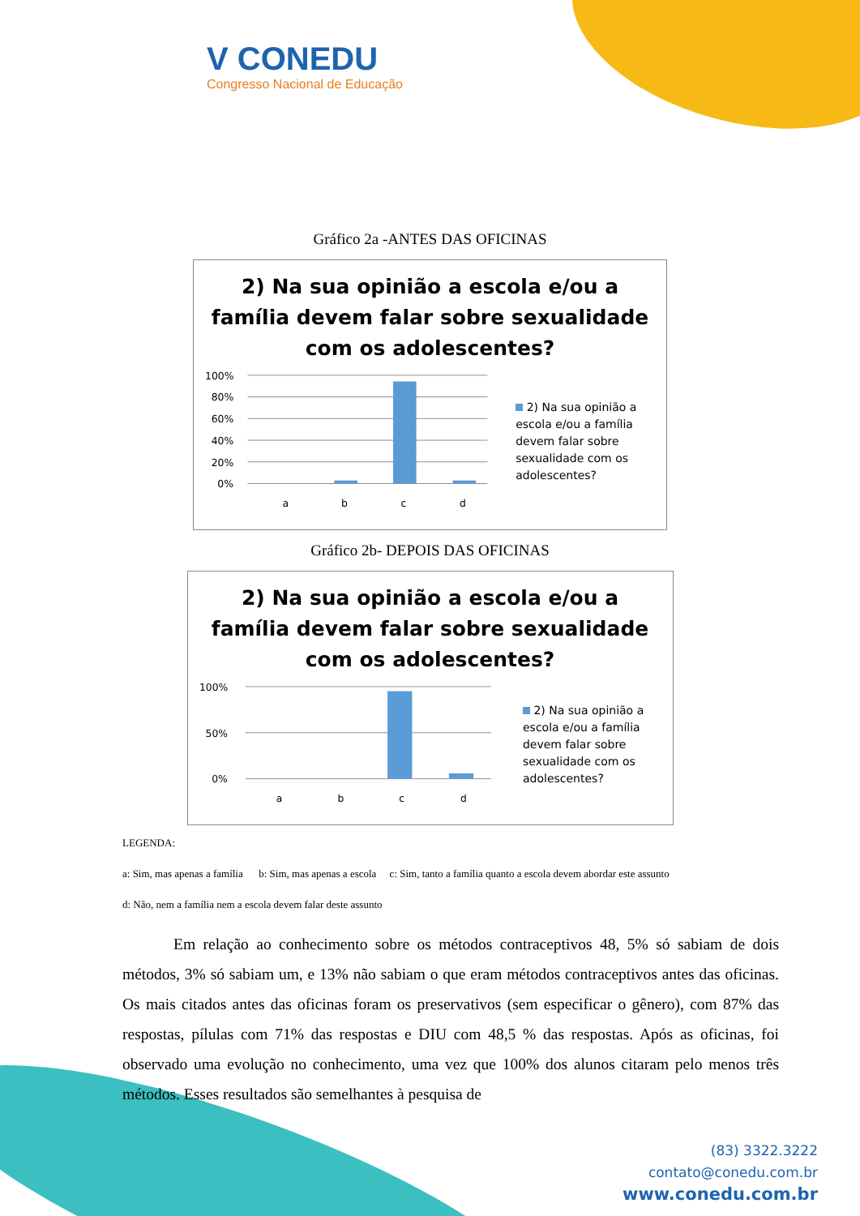V CONEDU
Congresso Nacional de Educação
Gráfico 2a -ANTES DAS OFICINAS
2) Na sua opinião a escola e/ou a família devem falar sobre sexualidade com os adolescentes?
100%
80%
60%
40%
20%
0%
a
b
c
d
2) Na sua opinião a escola e/ou a família devem falar sobre sexualidade com os adolescentes?
Gráfico 2b- DEPOIS DAS OFICINAS
2) Na sua opinião a escola e/ou a família devem falar sobre sexualidade com os adolescentes?
100%
50%
0%
a
b
c
d
2) Na sua opinião a escola e/ou a família devem falar sobre sexualidade com os adolescentes?
LEGENDA:
a: Sim, mas apenas a família b: Sim, mas apenas a escola c: Sim, tanto a família quanto a escola devem abordar este assunto
d: Não, nem a família nem a escola devem falar deste assunto
Em relação ao conhecimento sobre os métodos contraceptivos 48, 5% só sabiam de dois métodos, 3% só sabiam um, e 13% não sabiam o que eram métodos contraceptivos antes das oficinas. Os mais citados antes das oficinas foram os preservativos (sem especificar o gênero), com 87% das respostas, pílulas com 71% das respostas e DIU com 48,5 % das respostas. Após as oficinas, foi observado uma evolução no conhecimento, uma vez que 100% dos alunos citaram pelo menos três métodos. Esses resultados são semelhantes à pesquisa de
(83) 3322.3222
contato@conedu.com.br
www.conedu.com.br